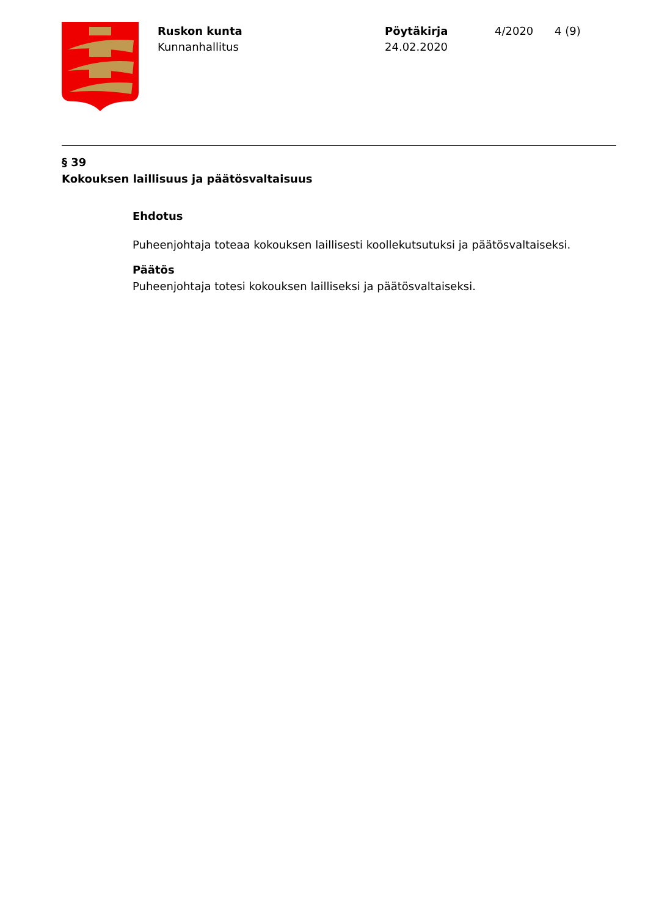Ruskon kunta
Kunnanhallitus
Pöytäkirja
24.02.2020
4/2020 4 (9)
§ 39
Kokouksen laillisuus ja päätösvaltaisuus
Ehdotus
Puheenjohtaja toteaa kokouksen laillisesti koollekutsutuksi ja päätösvaltaiseksi.
Päätös
Puheenjohtaja totesi kokouksen lailliseksi ja päätösvaltaiseksi.